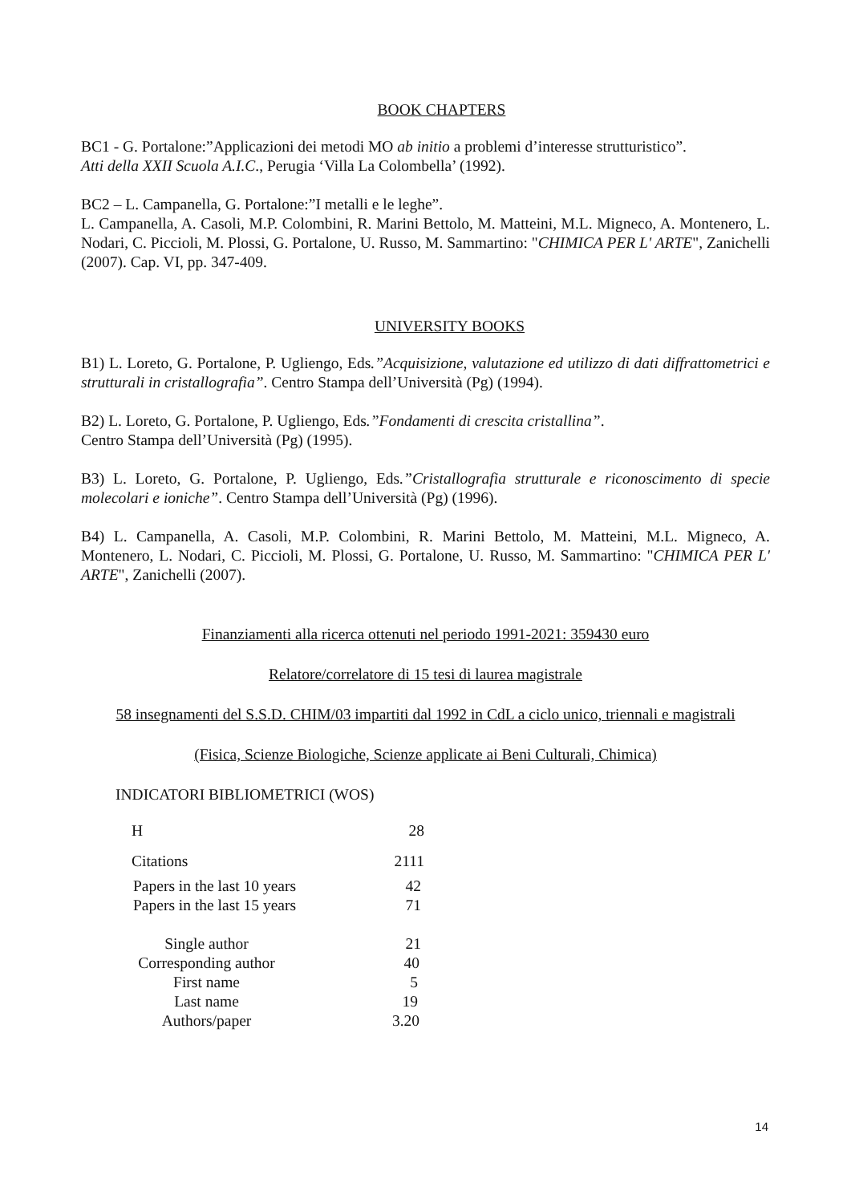BOOK CHAPTERS
BC1 - G. Portalone:”Applicazioni dei metodi MO ab initio a problemi d’interesse strutturistico”.
Atti della XXII Scuola A.I.C., Perugia ‘Villa La Colombella’ (1992).
BC2 – L. Campanella, G. Portalone:”I metalli e le leghe”.
L. Campanella, A. Casoli, M.P. Colombini, R. Marini Bettolo, M. Matteini, M.L. Migneco, A. Montenero, L. Nodari, C. Piccioli, M. Plossi, G. Portalone, U. Russo, M. Sammartino: "CHIMICA PER L' ARTE", Zanichelli (2007). Cap. VI, pp. 347-409.
UNIVERSITY BOOKS
B1) L. Loreto, G. Portalone, P. Ugliengo, Eds.”Acquisizione, valutazione ed utilizzo di dati diffrattometrici e strutturali in cristallografia”. Centro Stampa dell’Università (Pg) (1994).
B2) L. Loreto, G. Portalone, P. Ugliengo, Eds.”Fondamenti di crescita cristallina”.
Centro Stampa dell’Università (Pg) (1995).
B3) L. Loreto, G. Portalone, P. Ugliengo, Eds.”Cristallografia strutturale e riconoscimento di specie molecolari e ioniche”. Centro Stampa dell’Università (Pg) (1996).
B4) L. Campanella, A. Casoli, M.P. Colombini, R. Marini Bettolo, M. Matteini, M.L. Migneco, A. Montenero, L. Nodari, C. Piccioli, M. Plossi, G. Portalone, U. Russo, M. Sammartino: "CHIMICA PER L' ARTE", Zanichelli (2007).
Finanziamenti alla ricerca ottenuti nel periodo 1991-2021: 359430 euro
Relatore/correlatore di 15 tesi di laurea magistrale
58 insegnamenti del S.S.D. CHIM/03 impartiti dal 1992 in CdL a ciclo unico, triennali e magistrali
(Fisica, Scienze Biologiche, Scienze applicate ai Beni Culturali, Chimica)
INDICATORI BIBLIOMETRICI (WOS)
| H | 28 |
| Citations | 2111 |
| Papers in the last 10 years | 42 |
| Papers in the last 15 years | 71 |
| Single author | 21 |
| Corresponding author | 40 |
| First name | 5 |
| Last name | 19 |
| Authors/paper | 3.20 |
14